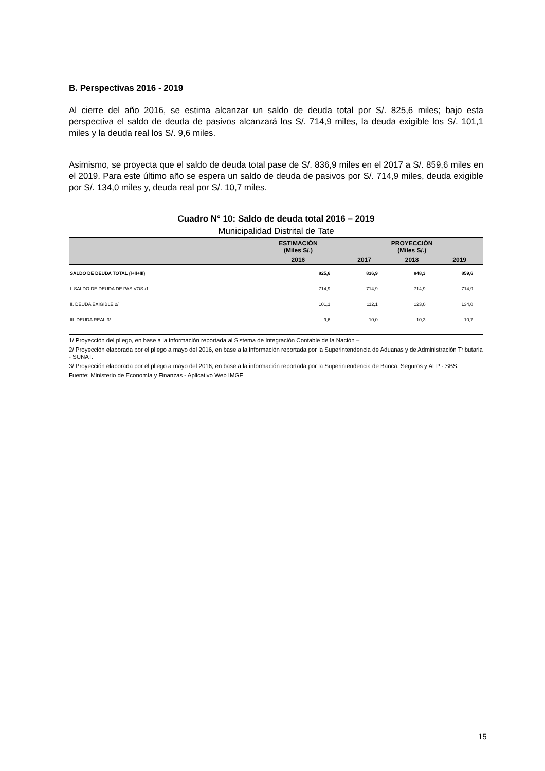B. Perspectivas 2016 - 2019
Al cierre del año 2016, se estima alcanzar un saldo de deuda total por S/. 825,6 miles; bajo esta perspectiva el saldo de deuda de pasivos alcanzará los S/. 714,9 miles, la deuda exigible los S/. 101,1 miles y la deuda real los S/. 9,6 miles.
Asimismo, se proyecta que el saldo de deuda total pase de S/. 836,9 miles en el 2017 a S/. 859,6 miles en el 2019. Para este último año se espera un saldo de deuda de pasivos por S/. 714,9 miles, deuda exigible por S/. 134,0 miles y, deuda real por S/. 10,7 miles.
Cuadro N° 10: Saldo de deuda total 2016 – 2019
Municipalidad Distrital de Tate
| | ESTIMACIÓN (Miles S/.) | PROYECCIÓN (Miles S/.) | | |
| --- | --- | --- | --- | --- |
| | 2016 | 2017 | 2018 | 2019 |
| SALDO DE DEUDA TOTAL (I+II+III) | 825,6 | 836,9 | 848,3 | 859,6 |
| I. SALDO DE DEUDA DE PASIVOS /1 | 714,9 | 714,9 | 714,9 | 714,9 |
| II. DEUDA EXIGIBLE 2/ | 101,1 | 112,1 | 123,0 | 134,0 |
| III. DEUDA REAL 3/ | 9,6 | 10,0 | 10,3 | 10,7 |
1/ Proyección del pliego, en base a la información reportada al Sistema de Integración Contable de la Nación –
2/ Proyección elaborada por el pliego a mayo del 2016, en base a la información reportada por la Superintendencia de Aduanas y de Administración Tributaria - SUNAT.
3/ Proyección elaborada por el pliego a mayo del 2016, en base a la información reportada por la Superintendencia de Banca, Seguros y AFP - SBS.
Fuente: Ministerio de Economía y Finanzas - Aplicativo Web IMGF
15